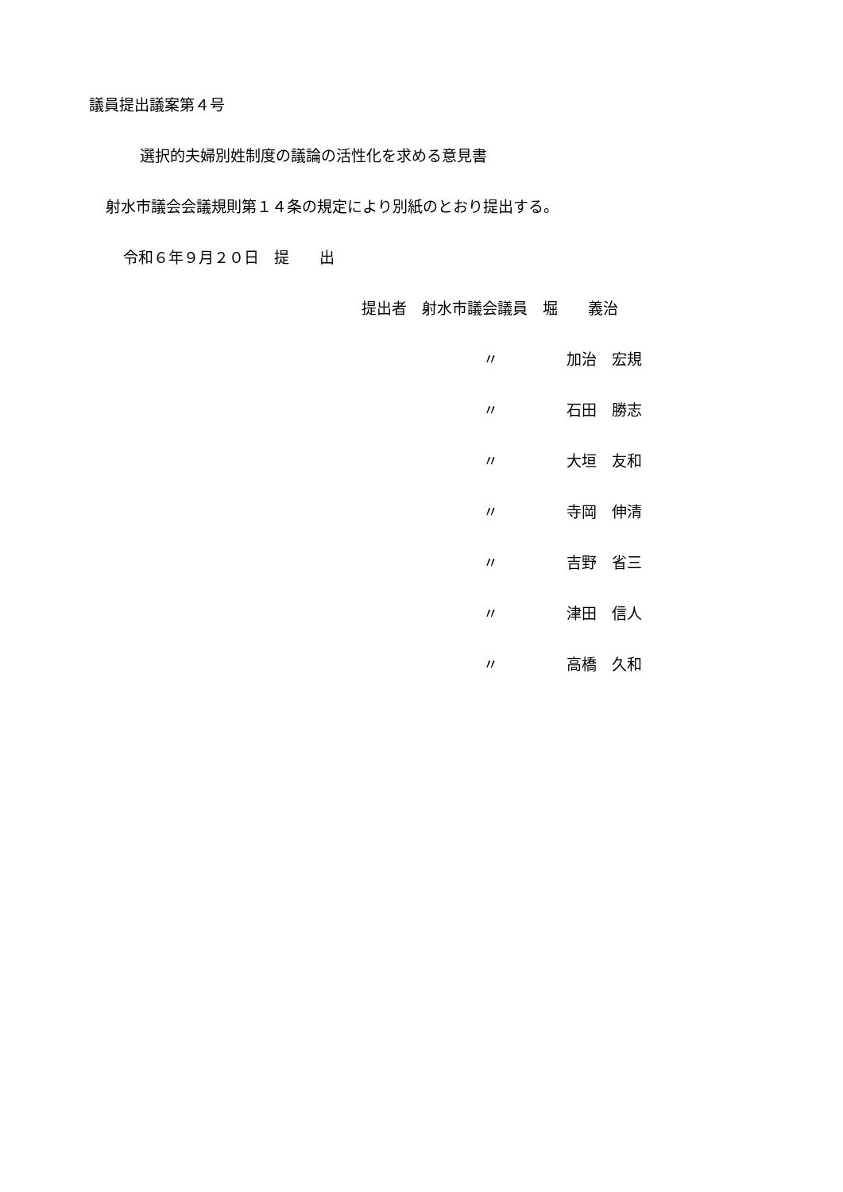議員提出議案第４号
選択的夫婦別姓制度の議論の活性化を求める意見書
射水市議会会議規則第１４条の規定により別紙のとおり提出する。
令和６年９月２０日　提　　出
提出者　射水市議会議員　堀　　義治
〃 加治　宏規
〃 石田　勝志
〃 大垣　友和
〃 寺岡　伸清
〃 吉野　省三
〃 津田　信人
〃 高橋　久和